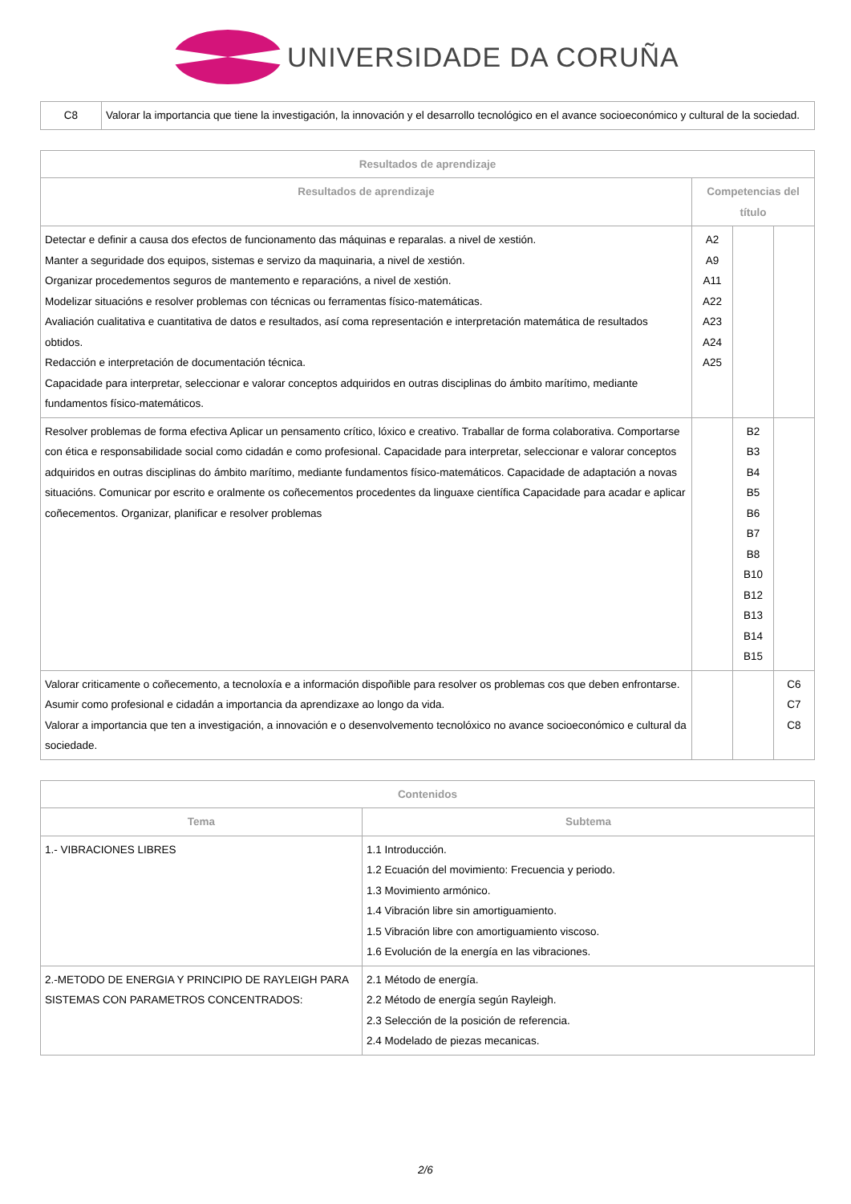UNIVERSIDADE DA CORUÑA
| C8 | Valorar la importancia que tiene la investigación, la innovación y el desarrollo tecnológico en el avance socioeconómico y cultural de la sociedad. |
| Resultados de aprendizaje | | | |
| --- | --- | --- | --- |
| Resultados de aprendizaje | Competencias del título | | |
| Detectar e definir a causa dos efectos de funcionamento das máquinas e reparalas. a nivel de xestión. Manter a seguridade dos equipos, sistemas e servizo da maquinaria, a nivel de xestión. Organizar procedementos seguros de mantemento e reparacións, a nivel de xestión. Modelizar situacións e resolver problemas con técnicas ou ferramentas físico-matemáticas. Avaliación cualitativa e cuantitativa de datos e resultados, así coma representación e interpretación matemática de resultados obtidos. Redacción e interpretación de documentación técnica. Capacidade para interpretar, seleccionar e valorar conceptos adquiridos en outras disciplinas do ámbito marítimo, mediante fundamentos físico-matemáticos. | A2 A9 A11 A22 A23 A24 A25 | | |
| Resolver problemas de forma efectiva Aplicar un pensamento crítico, lóxico e creativo. Traballar de forma colaborativa. Comportarse con ética e responsabilidade social como cidadán e como profesional. Capacidade para interpretar, seleccionar e valorar conceptos adquiridos en outras disciplinas do ámbito marítimo, mediante fundamentos físico-matemáticos. Capacidade de adaptación a novas situacións. Comunicar por escrito e oralmente os coñecementos procedentes da linguaxe científica Capacidade para acadar e aplicar coñecementos. Organizar, planificar e resolver problemas | | B2 B3 B4 B5 B6 B7 B8 B10 B12 B13 B14 B15 | |
| Valorar criticamente o coñecemento, a tecnoloxía e a información dispoñible para resolver os problemas cos que deben enfrontarse. Asumir como profesional e cidadán a importancia da aprendizaxe ao longo da vida. Valorar a importancia que ten a investigación, a innovación e o desenvolvemento tecnolóxico no avance socioeconómico e cultural da sociedade. | | | C6 C7 C8 |
| Contenidos | |
| --- | --- |
| Tema | Subtema |
| 1.- VIBRACIONES LIBRES | 1.1 Introducción. 1.2 Ecuación del movimiento: Frecuencia y periodo. 1.3 Movimiento armónico. 1.4 Vibración libre sin amortiguamiento. 1.5 Vibración libre con amortiguamiento viscoso. 1.6 Evolución de la energía en las vibraciones. |
| 2.-METODO DE ENERGIA Y PRINCIPIO DE RAYLEIGH PARA SISTEMAS CON PARAMETROS CONCENTRADOS: | 2.1 Método de energía. 2.2 Método de energía según Rayleigh. 2.3 Selección de la posición de referencia. 2.4 Modelado de piezas mecanicas. |
2/6